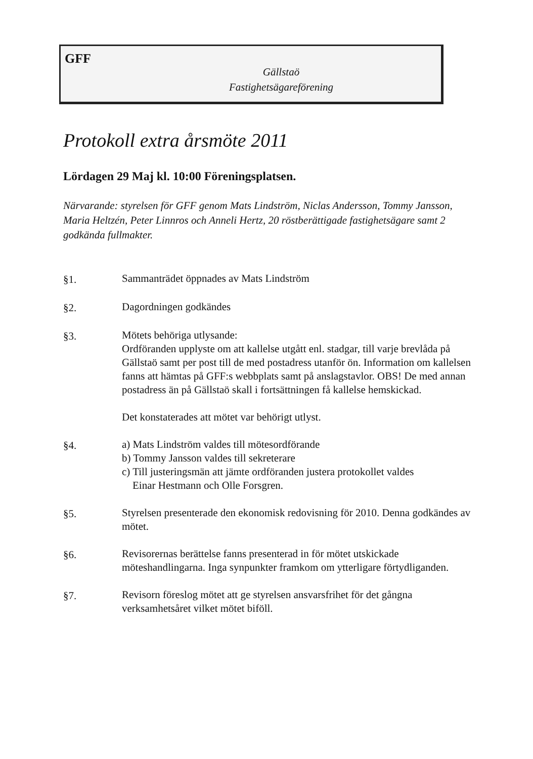GFF
Gällstaö
Fastighetsägareförening
Protokoll extra årsmöte 2011
Lördagen 29 Maj kl. 10:00 Föreningsplatsen.
Närvarande: styrelsen för GFF genom Mats Lindström, Niclas Andersson, Tommy Jansson, Maria Heltzén, Peter Linnros och Anneli Hertz, 20 röstberättigade fastighetsägare samt 2 godkända fullmakter.
§1. Sammanträdet öppnades av Mats Lindström
§2. Dagordningen godkändes
§3. Mötets behöriga utlysande:
Ordföranden upplyste om att kallelse utgått enl. stadgar, till varje brevlåda på Gällstaö samt per post till de med postadress utanför ön. Information om kallelsen fanns att hämtas på GFF:s webbplats samt på anslagstavlor. OBS! De med annan postadress än på Gällstaö skall i fortsättningen få kallelse hemskickad.
Det konstaterades att mötet var behörigt utlyst.
§4. a) Mats Lindström valdes till mötesordförande
b) Tommy Jansson valdes till sekreterare
c) Till justeringsmän att jämte ordföranden justera protokollet valdes
Einar Hestmann och Olle Forsgren.
§5. Styrelsen presenterade den ekonomisk redovisning för 2010. Denna godkändes av mötet.
§6. Revisorernas berättelse fanns presenterad in för mötet utskickade möteshandlingarna. Inga synpunkter framkom om ytterligare förtydliganden.
§7. Revisorn föreslog mötet att ge styrelsen ansvarsfrihet för det gångna verksamhetsåret vilket mötet biföll.